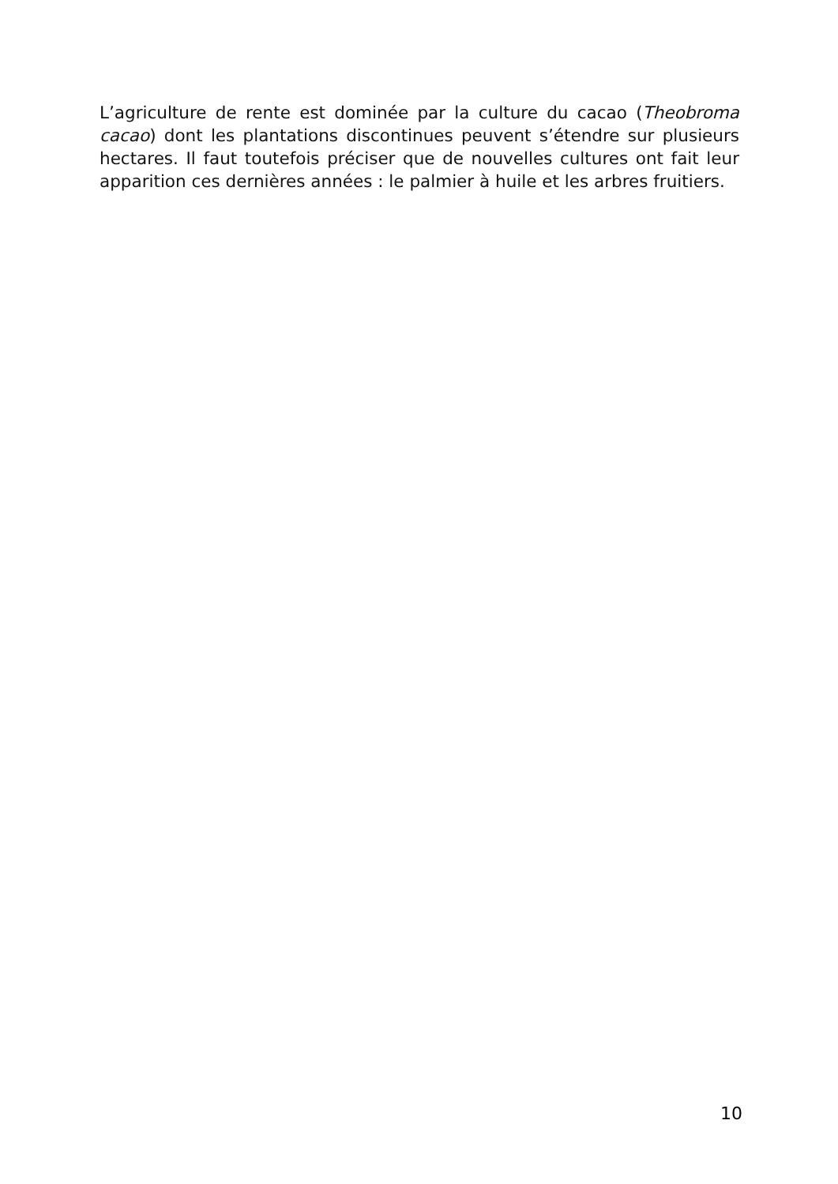L’agriculture de rente est dominée par la culture du cacao (Theobroma cacao) dont les plantations discontinues peuvent s’étendre sur plusieurs hectares. Il faut toutefois préciser que de nouvelles cultures ont fait leur apparition ces dernières années : le palmier à huile et les arbres fruitiers.
10